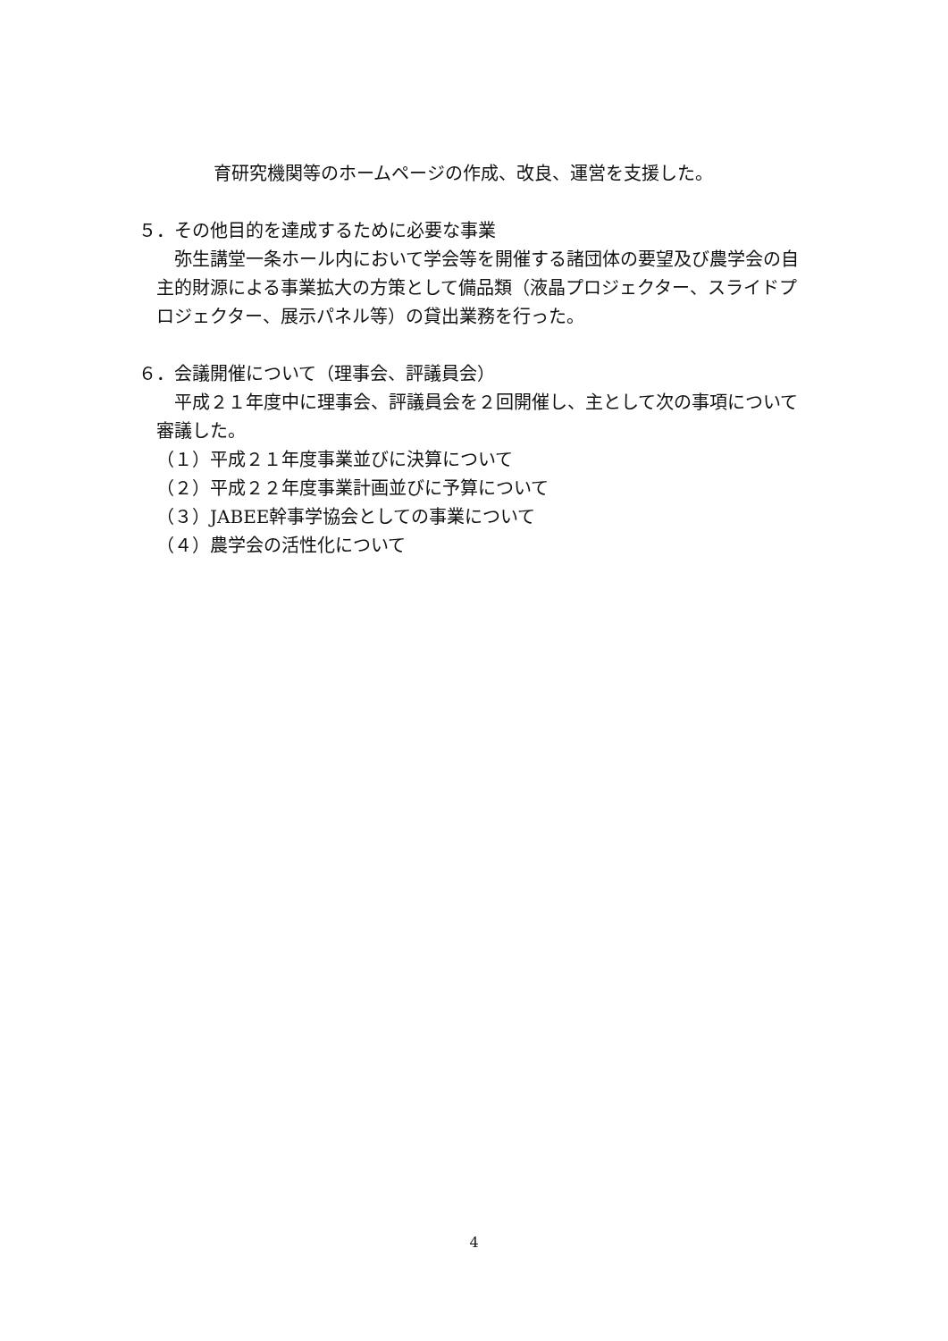育研究機関等のホームページの作成、改良、運営を支援した。
５．その他目的を達成するために必要な事業
弥生講堂一条ホール内において学会等を開催する諸団体の要望及び農学会の自主的財源による事業拡大の方策として備品類（液晶プロジェクター、スライドプロジェクター、展示パネル等）の貸出業務を行った。
６．会議開催について（理事会、評議員会）
平成２１年度中に理事会、評議員会を２回開催し、主として次の事項について審議した。
（１）平成２１年度事業並びに決算について
（２）平成２２年度事業計画並びに予算について
（３）JABEE幹事学協会としての事業について
（４）農学会の活性化について
4